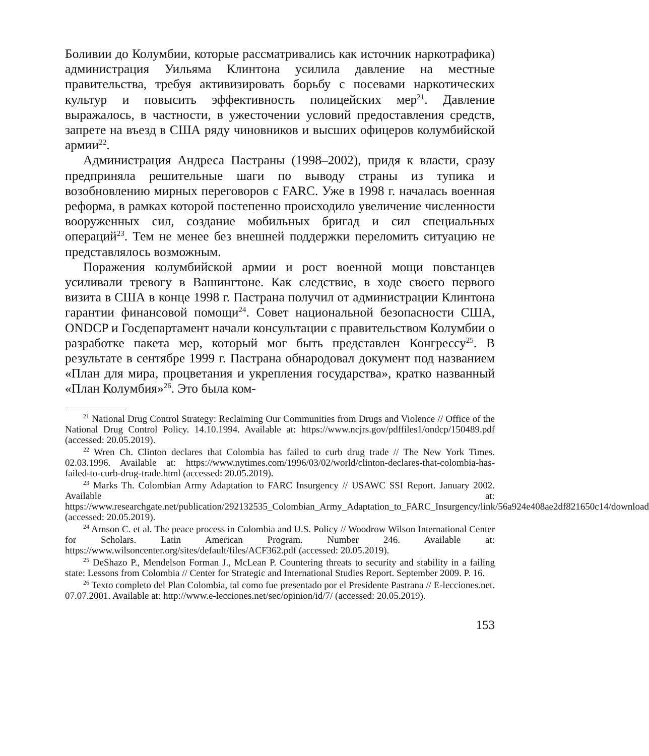Боливии до Колумбии, которые рассматривались как источник наркотрафика) администрация Уильяма Клинтона усилила давление на местные правительства, требуя активизировать борьбу с посевами наркотических культур и повысить эффективность полицейских мер<sup>21</sup>. Давление выражалось, в частности, в ужесточении условий предоставления средств, запрете на въезд в США ряду чиновников и высших офицеров колумбийской армии<sup>22</sup>.
Администрация Андреса Пастраны (1998–2002), придя к власти, сразу предприняла решительные шаги по выводу страны из тупика и возобновлению мирных переговоров с FARC. Уже в 1998 г. началась военная реформа, в рамках которой постепенно происходило увеличение численности вооруженных сил, создание мобильных бригад и сил специальных операций<sup>23</sup>. Тем не менее без внешней поддержки переломить ситуацию не представлялось возможным.
Поражения колумбийской армии и рост военной мощи повстанцев усиливали тревогу в Вашингтоне. Как следствие, в ходе своего первого визита в США в конце 1998 г. Пастрана получил от администрации Клинтона гарантии финансовой помощи<sup>24</sup>. Совет национальной безопасности США, ONDCP и Госдепартамент начали консультации с правительством Колумбии о разработке пакета мер, который мог быть представлен Конгрессу<sup>25</sup>. В результате в сентябре 1999 г. Пастрана обнародовал документ под названием «План для мира, процветания и укрепления государства», кратко названный «План Колумбия»<sup>26</sup>. Это была ком-
<sup>21</sup> National Drug Control Strategy: Reclaiming Our Communities from Drugs and Violence // Office of the National Drug Control Policy. 14.10.1994. Available at: https://www.ncjrs.gov/pdffiles1/ondcp/150489.pdf (accessed: 20.05.2019).
<sup>22</sup> Wren Ch. Clinton declares that Colombia has failed to curb drug trade // The New York Times. 02.03.1996. Available at: https://www.nytimes.com/1996/03/02/world/clinton-declares-that-colombia-has-failed-to-curb-drug-trade.html (accessed: 20.05.2019).
<sup>23</sup> Marks Th. Colombian Army Adaptation to FARC Insurgency // USAWC SSI Report. January 2002. Available at: https://www.researchgate.net/publication/292132535_Colombian_Army_Adaptation_to_FARC_Insurgency/link/56a924e408ae2df821650c14/download (accessed: 20.05.2019).
<sup>24</sup> Arnson C. et al. The peace process in Colombia and U.S. Policy // Woodrow Wilson International Center for Scholars. Latin American Program. Number 246. Available at: https://www.wilsoncenter.org/sites/default/files/ACF362.pdf (accessed: 20.05.2019).
<sup>25</sup> DeShazo P., Mendelson Forman J., McLean P. Countering threats to security and stability in a failing state: Lessons from Colombia // Center for Strategic and International Studies Report. September 2009. P. 16.
<sup>26</sup> Texto completo del Plan Colombia, tal como fue presentado por el Presidente Pastrana // E-lecciones.net. 07.07.2001. Available at: http://www.e-lecciones.net/sec/opinion/id/7/ (accessed: 20.05.2019).
153